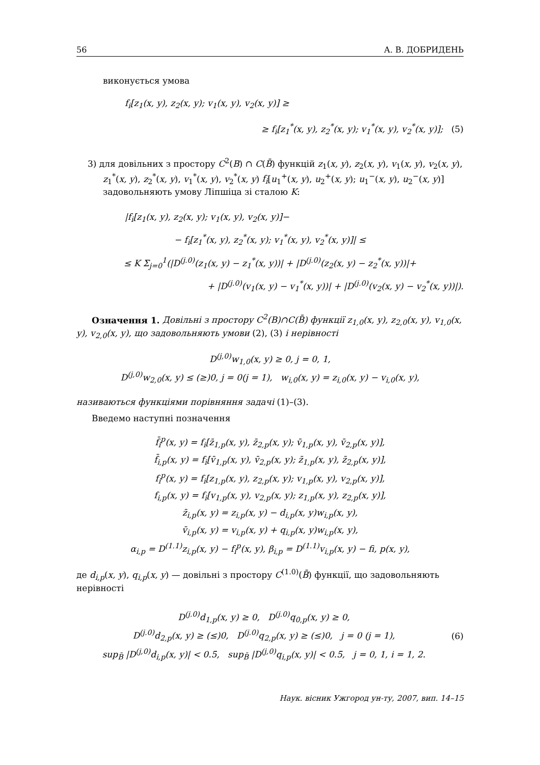56 А. В. ДОБРИДЕНЬ
виконується умова
f<sub>i</sub>[z<sub>1</sub>(x, y), z<sub>2</sub>(x, y); v<sub>1</sub>(x, y), v<sub>2</sub>(x, y)] ≥
≥ f<sub>i</sub>[z<sub>1</sub><sup>*</sup>(x, y), z<sub>2</sub><sup>*</sup>(x, y); v<sub>1</sub><sup>*</sup>(x, y), v<sub>2</sub><sup>*</sup>(x, y)]; (5)
3) для довільних з простору C<sup>2</sup>(B) ∩ C(B̄) функцій z<sub>1</sub>(x, y), z<sub>2</sub>(x, y), v<sub>1</sub>(x, y), v<sub>2</sub>(x, y), z<sub>1</sub><sup>*</sup>(x, y), z<sub>2</sub><sup>*</sup>(x, y), v<sub>1</sub><sup>*</sup>(x, y), v<sub>2</sub><sup>*</sup>(x, y) f<sub>i</sub>[u<sub>1</sub><sup>+</sup>(x, y), u<sub>2</sub><sup>+</sup>(x, y); u<sub>1</sub><sup>−</sup>(x, y), u<sub>2</sub><sup>−</sup>(x, y)] задовольняють умову Ліпшіца зі сталою K:
|f<sub>i</sub>[z<sub>1</sub>(x, y), z<sub>2</sub>(x, y); v<sub>1</sub>(x, y), v<sub>2</sub>(x, y)]−
− f<sub>i</sub>[z<sub>1</sub><sup>*</sup>(x, y), z<sub>2</sub><sup>*</sup>(x, y); v<sub>1</sub><sup>*</sup>(x, y), v<sub>2</sub><sup>*</sup>(x, y)]| ≤
≤ K Σ<sub>j=0</sub><sup>1</sup>(|D<sup>(j.0)</sup>(z<sub>1</sub>(x, y) − z<sub>1</sub><sup>*</sup>(x, y))| + |D<sup>(j.0)</sup>(z<sub>2</sub>(x, y) − z<sub>2</sub><sup>*</sup>(x, y))|+
+ |D<sup>(j.0)</sup>(v<sub>1</sub>(x, y) − v<sub>1</sub><sup>*</sup>(x, y))| + |D<sup>(j.0)</sup>(v<sub>2</sub>(x, y) − v<sub>2</sub><sup>*</sup>(x, y))|).
Означення 1. Довільні з простору C<sup>2</sup>(B)∩C(B̄) функції z<sub>1,0</sub>(x, y), z<sub>2,0</sub>(x, y), v<sub>1,0</sub>(x, y), v<sub>2,0</sub>(x, y), що задовольняють умови (2), (3) і нерівності
D<sup>(j,0)</sup>w<sub>1,0</sub>(x, y) ≥ 0, j = 0, 1,
D<sup>(j,0)</sup>w<sub>2,0</sub>(x, y) ≤ (≥)0, j = 0(j = 1), w<sub>i,0</sub>(x, y) = z<sub>i,0</sub>(x, y) − v<sub>i,0</sub>(x, y),
називаються функціями порівняння задачі (1)–(3).
Введемо наступні позначення
f̄<sub>i</sub><sup>p</sup>(x, y) = f<sub>i</sub>[z̄<sub>1,p</sub>(x, y), z̄<sub>2,p</sub>(x, y); v̄<sub>1,p</sub>(x, y), v̄<sub>2,p</sub>(x, y)],
f̄<sub>i,p</sub>(x, y) = f<sub>i</sub>[v̄<sub>1,p</sub>(x, y), v̄<sub>2,p</sub>(x, y); z̄<sub>1,p</sub>(x, y), z̄<sub>2,p</sub>(x, y)],
f<sub>i</sub><sup>p</sup>(x, y) = f<sub>i</sub>[z<sub>1,p</sub>(x, y), z<sub>2,p</sub>(x, y); v<sub>1,p</sub>(x, y), v<sub>2,p</sub>(x, y)],
f<sub>i,p</sub>(x, y) = f<sub>i</sub>[v<sub>1,p</sub>(x, y), v<sub>2,p</sub>(x, y); z<sub>1,p</sub>(x, y), z<sub>2,p</sub>(x, y)],
z̄<sub>i,p</sub>(x, y) = z<sub>i,p</sub>(x, y) − d<sub>i,p</sub>(x, y)w<sub>i,p</sub>(x, y),
v̄<sub>i,p</sub>(x, y) = v<sub>i,p</sub>(x, y) + q<sub>i,p</sub>(x, y)w<sub>i,p</sub>(x, y),
α<sub>i,p</sub> = D<sup>(1.1)</sup>z<sub>i,p</sub>(x, y) − f<sub>i</sub><sup>p</sup>(x, y), β<sub>i,p</sub> = D<sup>(1.1)</sup>v<sub>i,p</sub>(x, y) − fi, p(x, y),
де d<sub>i,p</sub>(x, y), q<sub>i,p</sub>(x, y) — довільні з простору C<sup>(1.0)</sup>(B̄) функції, що задовольняють нерівності
D<sup>(j.0)</sup>d<sub>1,p</sub>(x, y) ≥ 0, D<sup>(j.0)</sup>q<sub>0,p</sub>(x, y) ≥ 0,
D<sup>(j.0)</sup>d<sub>2,p</sub>(x, y) ≥ (≤)0, D<sup>(j.0)</sup>q<sub>2,p</sub>(x, y) ≥ (≤)0, j = 0 (j = 1),
sup<sub>B̄</sub> |D<sup>(j,0)</sup>d<sub>i,p</sub>(x, y)| < 0.5, sup<sub>B̄</sub> |D<sup>(j,0)</sup>q<sub>i,p</sub>(x, y)| < 0.5, j = 0, 1, i = 1, 2.
(6)
Наук. вісник Ужгород ун-ту, 2007, вип. 14–15